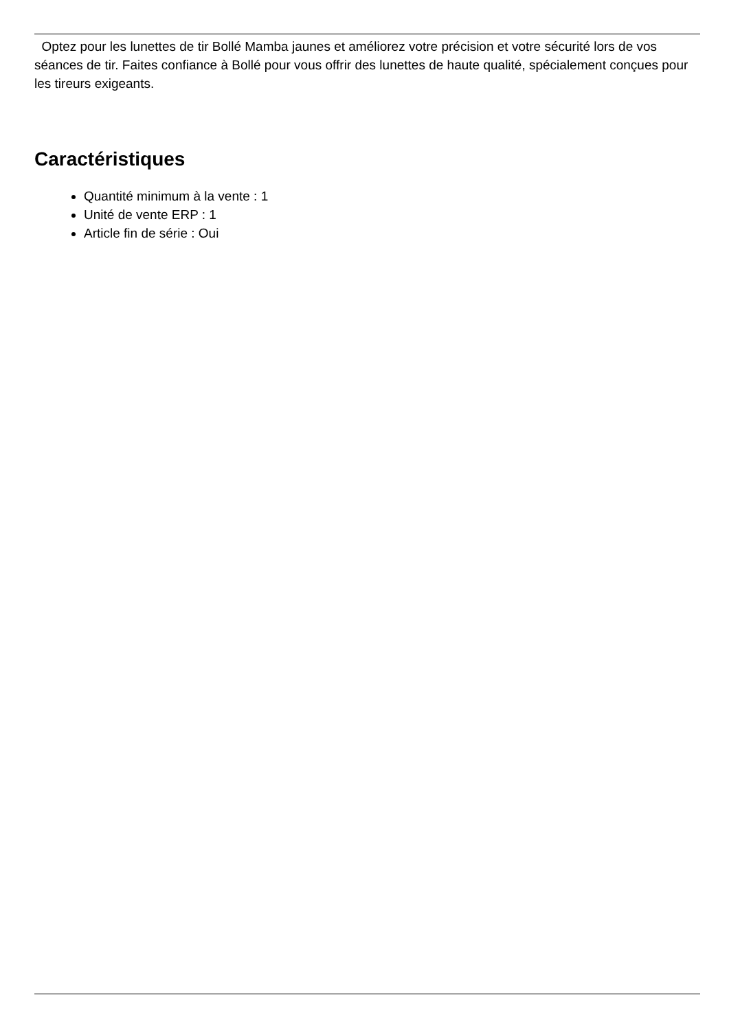Optez pour les lunettes de tir Bollé Mamba jaunes et améliorez votre précision et votre sécurité lors de vos séances de tir. Faites confiance à Bollé pour vous offrir des lunettes de haute qualité, spécialement conçues pour les tireurs exigeants.
Caractéristiques
Quantité minimum à la vente : 1
Unité de vente ERP : 1
Article fin de série : Oui